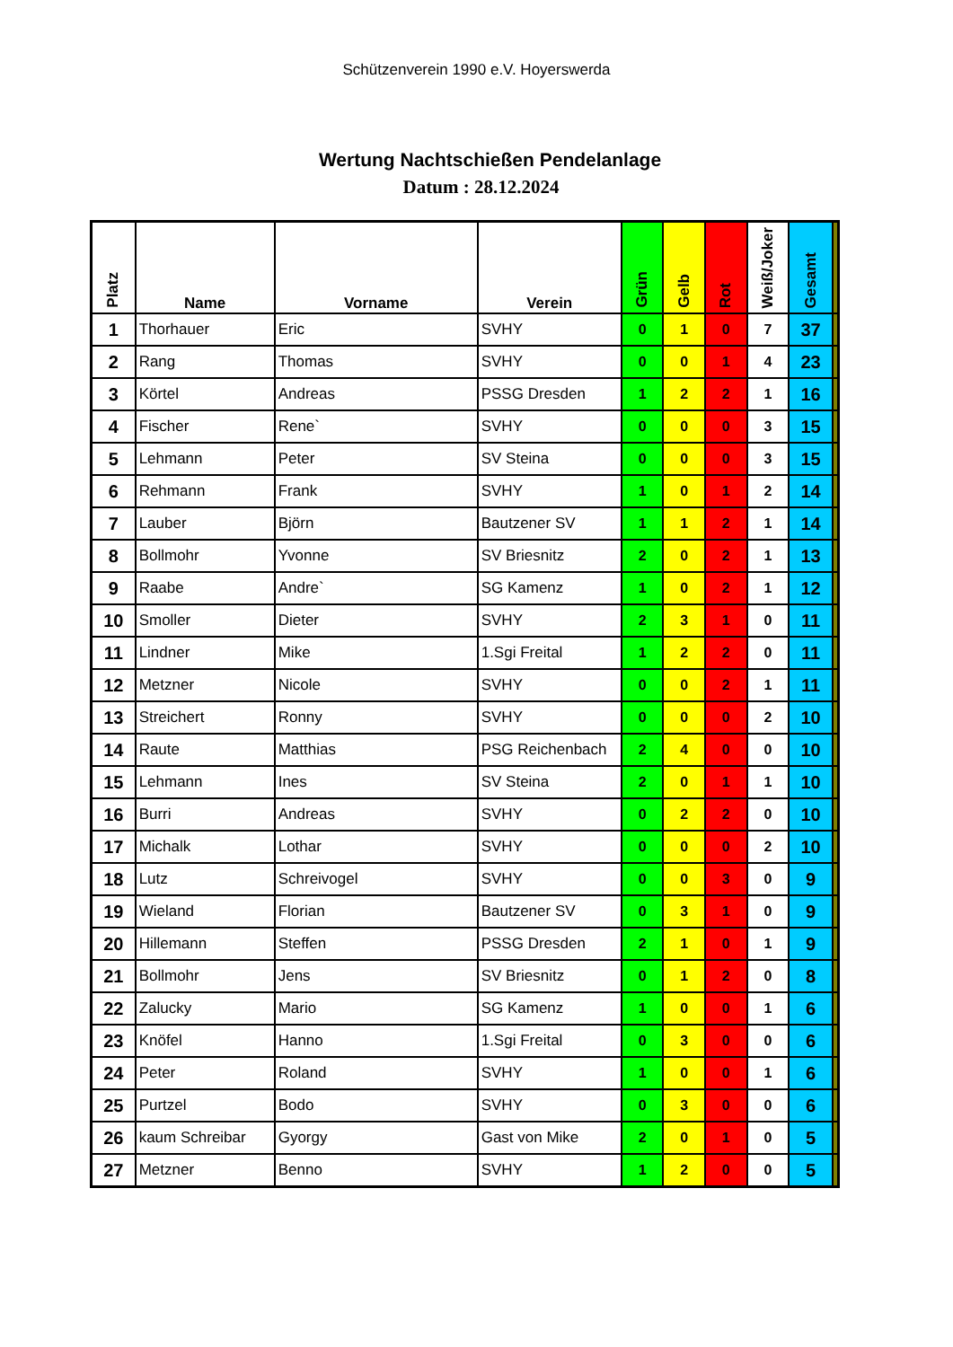Schützenverein 1990 e.V. Hoyerswerda
Wertung Nachtschießen Pendelanlage
Datum : 28.12.2024
| Platz | Name | Vorname | Verein | Grün | Gelb | Rot | Weiß/Joker | Gesamt | |
| --- | --- | --- | --- | --- | --- | --- | --- | --- | --- |
| 1 | Thorhauer | Eric | SVHY | 0 | 1 | 0 | 7 | 37 | |
| 2 | Rang | Thomas | SVHY | 0 | 0 | 1 | 4 | 23 | |
| 3 | Körtel | Andreas | PSSG Dresden | 1 | 2 | 2 | 1 | 16 | |
| 4 | Fischer | Rene` | SVHY | 0 | 0 | 0 | 3 | 15 | |
| 5 | Lehmann | Peter | SV Steina | 0 | 0 | 0 | 3 | 15 | |
| 6 | Rehmann | Frank | SVHY | 1 | 0 | 1 | 2 | 14 | |
| 7 | Lauber | Björn | Bautzener SV | 1 | 1 | 2 | 1 | 14 | |
| 8 | Bollmohr | Yvonne | SV Briesnitz | 2 | 0 | 2 | 1 | 13 | |
| 9 | Raabe | Andre` | SG Kamenz | 1 | 0 | 2 | 1 | 12 | |
| 10 | Smoller | Dieter | SVHY | 2 | 3 | 1 | 0 | 11 | |
| 11 | Lindner | Mike | 1.Sgi Freital | 1 | 2 | 2 | 0 | 11 | |
| 12 | Metzner | Nicole | SVHY | 0 | 0 | 2 | 1 | 11 | |
| 13 | Streichert | Ronny | SVHY | 0 | 0 | 0 | 2 | 10 | |
| 14 | Raute | Matthias | PSG Reichenbach | 2 | 4 | 0 | 0 | 10 | |
| 15 | Lehmann | Ines | SV Steina | 2 | 0 | 1 | 1 | 10 | |
| 16 | Burri | Andreas | SVHY | 0 | 2 | 2 | 0 | 10 | |
| 17 | Michalk | Lothar | SVHY | 0 | 0 | 0 | 2 | 10 | |
| 18 | Lutz | Schreivogel | SVHY | 0 | 0 | 3 | 0 | 9 | |
| 19 | Wieland | Florian | Bautzener SV | 0 | 3 | 1 | 0 | 9 | |
| 20 | Hillemann | Steffen | PSSG Dresden | 2 | 1 | 0 | 1 | 9 | |
| 21 | Bollmohr | Jens | SV Briesnitz | 0 | 1 | 2 | 0 | 8 | |
| 22 | Zalucky | Mario | SG Kamenz | 1 | 0 | 0 | 1 | 6 | |
| 23 | Knöfel | Hanno | 1.Sgi Freital | 0 | 3 | 0 | 0 | 6 | |
| 24 | Peter | Roland | SVHY | 1 | 0 | 0 | 1 | 6 | |
| 25 | Purtzel | Bodo | SVHY | 0 | 3 | 0 | 0 | 6 | |
| 26 | kaum Schreibar | Gyorgy | Gast von Mike | 2 | 0 | 1 | 0 | 5 | |
| 27 | Metzner | Benno | SVHY | 1 | 2 | 0 | 0 | 5 | |